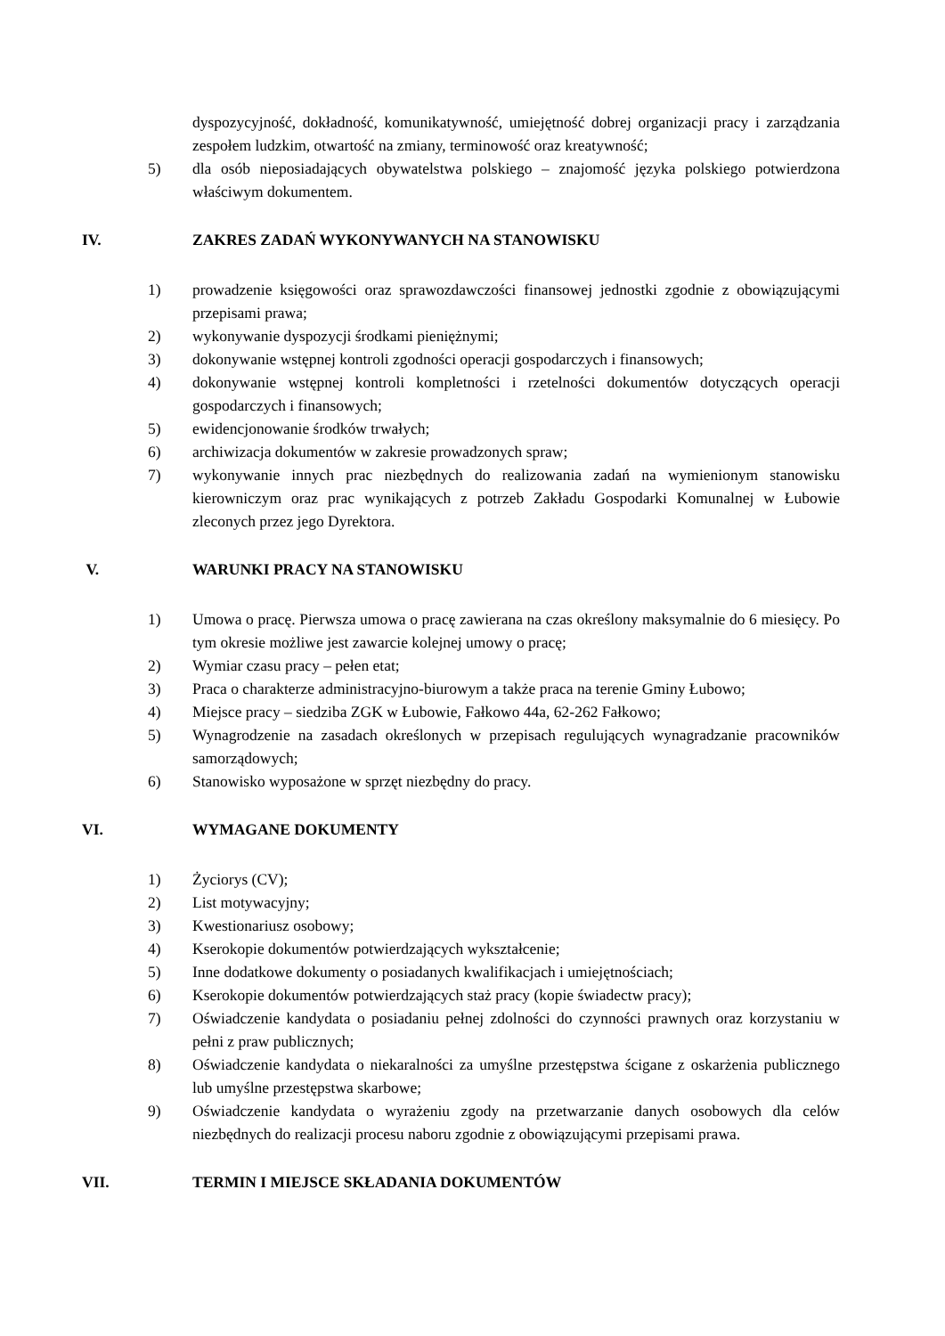dyspozycyjność, dokładność, komunikatywność, umiejętność dobrej organizacji pracy i zarządzania zespołem ludzkim, otwartość na zmiany, terminowość oraz kreatywność;
5) dla osób nieposiadających obywatelstwa polskiego – znajomość języka polskiego potwierdzona właściwym dokumentem.
IV. ZAKRES ZADAŃ WYKONYWANYCH NA STANOWISKU
1) prowadzenie księgowości oraz sprawozdawczości finansowej jednostki zgodnie z obowiązującymi przepisami prawa;
2) wykonywanie dyspozycji środkami pieniężnymi;
3) dokonywanie wstępnej kontroli zgodności operacji gospodarczych i finansowych;
4) dokonywanie wstępnej kontroli kompletności i rzetelności dokumentów dotyczących operacji gospodarczych i finansowych;
5) ewidencjonowanie środków trwałych;
6) archiwizacja dokumentów w zakresie prowadzonych spraw;
7) wykonywanie innych prac niezbędnych do realizowania zadań na wymienionym stanowisku kierowniczym oraz prac wynikających z potrzeb Zakładu Gospodarki Komunalnej w Łubowie zleconych przez jego Dyrektora.
V. WARUNKI PRACY NA STANOWISKU
1) Umowa o pracę. Pierwsza umowa o pracę zawierana na czas określony maksymalnie do 6 miesięcy. Po tym okresie możliwe jest zawarcie kolejnej umowy o pracę;
2) Wymiar czasu pracy – pełen etat;
3) Praca o charakterze administracyjno-biurowym a także praca na terenie Gminy Łubowo;
4) Miejsce pracy – siedziba ZGK w Łubowie, Fałkowo 44a, 62-262 Fałkowo;
5) Wynagrodzenie na zasadach określonych w przepisach regulujących wynagradzanie pracowników samorządowych;
6) Stanowisko wyposażone w sprzęt niezbędny do pracy.
VI. WYMAGANE DOKUMENTY
1) Życiorys (CV);
2) List motywacyjny;
3) Kwestionariusz osobowy;
4) Kserokopie dokumentów potwierdzających wykształcenie;
5) Inne dodatkowe dokumenty o posiadanych kwalifikacjach i umiejętnościach;
6) Kserokopie dokumentów potwierdzających staż pracy (kopie świadectw pracy);
7) Oświadczenie kandydata o posiadaniu pełnej zdolności do czynności prawnych oraz korzystaniu w pełni z praw publicznych;
8) Oświadczenie kandydata o niekaralności za umyślne przestępstwa ścigane z oskarżenia publicznego lub umyślne przestępstwa skarbowe;
9) Oświadczenie kandydata o wyrażeniu zgody na przetwarzanie danych osobowych dla celów niezbędnych do realizacji procesu naboru zgodnie z obowiązującymi przepisami prawa.
VII. TERMIN I MIEJSCE SKŁADANIA DOKUMENTÓW